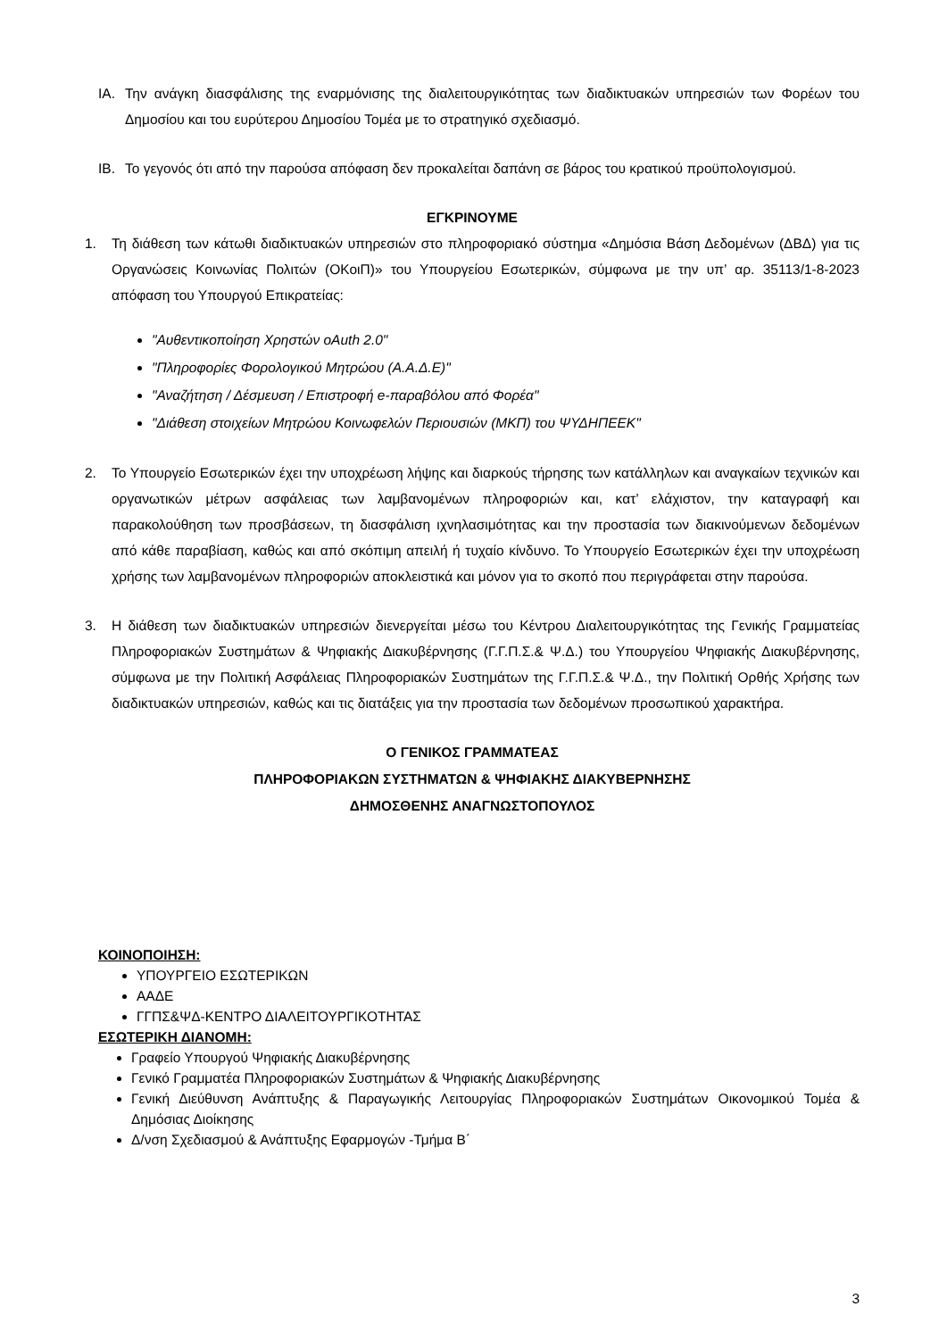ΙΑ. Την ανάγκη διασφάλισης της εναρμόνισης της διαλειτουργικότητας των διαδικτυακών υπηρεσιών των Φορέων του Δημοσίου και του ευρύτερου Δημοσίου Τομέα με το στρατηγικό σχεδιασμό.
ΙΒ. Το γεγονός ότι από την παρούσα απόφαση δεν προκαλείται δαπάνη σε βάρος του κρατικού προϋπολογισμού.
ΕΓΚΡΙΝΟΥΜΕ
1. Τη διάθεση των κάτωθι διαδικτυακών υπηρεσιών στο πληροφοριακό σύστημα «Δημόσια Βάση Δεδομένων (ΔΒΔ) για τις Οργανώσεις Κοινωνίας Πολιτών (ΟΚοιΠ)» του Υπουργείου Εσωτερικών, σύμφωνα με την υπ’ αρ. 35113/1-8-2023 απόφαση του Υπουργού Επικρατείας:
"Αυθεντικοποίηση Χρηστών oAuth 2.0"
"Πληροφορίες Φορολογικού Μητρώου (Α.Α.Δ.Ε)"
"Αναζήτηση / Δέσμευση / Επιστροφή e-παραβόλου από Φορέα"
"Διάθεση στοιχείων Μητρώου Κοινωφελών Περιουσιών (ΜΚΠ) του ΨΥΔΗΠΕΕΚ"
2. Το Υπουργείο Εσωτερικών έχει την υποχρέωση λήψης και διαρκούς τήρησης των κατάλληλων και αναγκαίων τεχνικών και οργανωτικών μέτρων ασφάλειας των λαμβανομένων πληροφοριών και, κατ’ ελάχιστον, την καταγραφή και παρακολούθηση των προσβάσεων, τη διασφάλιση ιχνηλασιμότητας και την προστασία των διακινούμενων δεδομένων από κάθε παραβίαση, καθώς και από σκόπιμη απειλή ή τυχαίο κίνδυνο. Το Υπουργείο Εσωτερικών έχει την υποχρέωση χρήσης των λαμβανομένων πληροφοριών αποκλειστικά και μόνον για το σκοπό που περιγράφεται στην παρούσα.
3. Η διάθεση των διαδικτυακών υπηρεσιών διενεργείται μέσω του Κέντρου Διαλειτουργικότητας της Γενικής Γραμματείας Πληροφοριακών Συστημάτων & Ψηφιακής Διακυβέρνησης (Γ.Γ.Π.Σ.& Ψ.Δ.) του Υπουργείου Ψηφιακής Διακυβέρνησης, σύμφωνα με την Πολιτική Ασφάλειας Πληροφοριακών Συστημάτων της Γ.Γ.Π.Σ.& Ψ.Δ., την Πολιτική Ορθής Χρήσης των διαδικτυακών υπηρεσιών, καθώς και τις διατάξεις για την προστασία των δεδομένων προσωπικού χαρακτήρα.
Ο ΓΕΝΙΚΟΣ ΓΡΑΜΜΑΤΕΑΣ
ΠΛΗΡΟΦΟΡΙΑΚΩΝ ΣΥΣΤΗΜΑΤΩΝ & ΨΗΦΙΑΚΗΣ ΔΙΑΚΥΒΕΡΝΗΣΗΣ
ΔΗΜΟΣΘΕΝΗΣ ΑΝΑΓΝΩΣΤΟΠΟΥΛΟΣ
ΚΟΙΝΟΠΟΙΗΣΗ:
ΥΠΟΥΡΓΕΙΟ ΕΣΩΤΕΡΙΚΩΝ
ΑΑΔΕ
ΓΓΠΣ&ΨΔ-ΚΕΝΤΡΟ ΔΙΑΛΕΙΤΟΥΡΓΙΚΟΤΗΤΑΣ
ΕΣΩΤΕΡΙΚΗ ΔΙΑΝΟΜΗ:
Γραφείο Υπουργού Ψηφιακής Διακυβέρνησης
Γενικό Γραμματέα Πληροφοριακών Συστημάτων & Ψηφιακής Διακυβέρνησης
Γενική Διεύθυνση Ανάπτυξης & Παραγωγικής Λειτουργίας Πληροφοριακών Συστημάτων Οικονομικού Τομέα & Δημόσιας Διοίκησης
Δ/νση Σχεδιασμού & Ανάπτυξης Εφαρμογών -Τμήμα Β΄
3